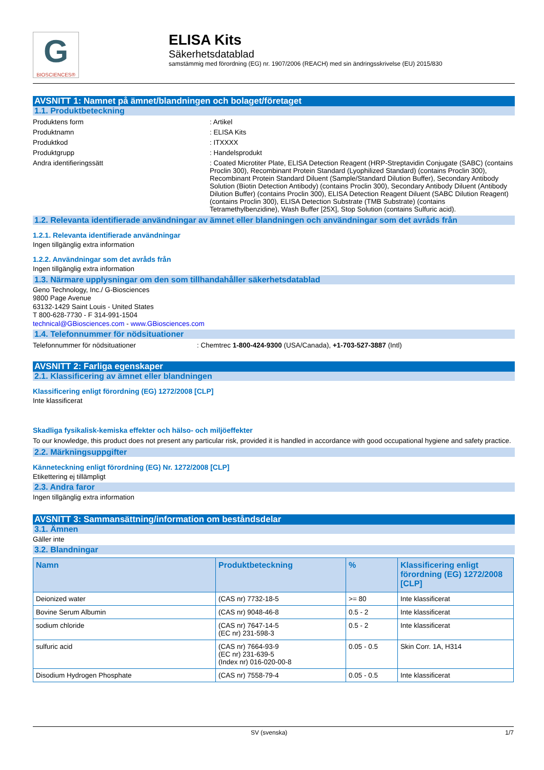G
BIOSCIENCES®
ELISA Kits
Säkerhetsdatablad
samstämmig med förordning (EG) nr. 1907/2006 (REACH) med sin ändringsskrivelse (EU) 2015/830
AVSNITT 1: Namnet på ämnet/blandningen och bolaget/företaget
1.1. Produktbeteckning
Produktens form : Artikel
Produktnamn : ELISA Kits
Produktkod : ITXXXX
Produktgrupp : Handelsprodukt
Andra identifieringssätt : Coated Microtiter Plate, ELISA Detection Reagent (HRP-Streptavidin Conjugate (SABC) (contains Proclin 300), Recombinant Protein Standard (Lyophilized Standard) (contains Proclin 300), Recombinant Protein Standard Diluent (Sample/Standard Dilution Buffer), Secondary Antibody Solution (Biotin Detection Antibody) (contains Proclin 300), Secondary Antibody Diluent (Antibody Dilution Buffer) (contains Proclin 300), ELISA Detection Reagent Diluent (SABC Dilution Reagent)(contains Proclin 300), ELISA Detection Substrate (TMB Substrate) (contains Tetramethylbenzidine), Wash Buffer [25X], Stop Solution (contains Sulfuric acid).
1.2. Relevanta identifierade användningar av ämnet eller blandningen och användningar som det avråds från
1.2.1. Relevanta identifierade användningar
Ingen tillgänglig extra information
1.2.2. Användningar som det avråds från
Ingen tillgänglig extra information
1.3. Närmare upplysningar om den som tillhandahåller säkerhetsdatablad
Geno Technology, Inc./ G-Biosciences
9800 Page Avenue
63132-1429 Saint Louis - United States
T 800-628-7730 - F 314-991-1504
technical@GBiosciences.com - www.GBiosciences.com
1.4. Telefonnummer för nödsituationer
Telefonnummer för nödsituationer : Chemtrec 1-800-424-9300 (USA/Canada), +1-703-527-3887 (Intl)
AVSNITT 2: Farliga egenskaper
2.1. Klassificering av ämnet eller blandningen
Klassificering enligt förordning (EG) 1272/2008 [CLP]
Inte klassificerat
Skadliga fysikalisk-kemiska effekter och hälso- och miljöeffekter
To our knowledge, this product does not present any particular risk, provided it is handled in accordance with good occupational hygiene and safety practice.
2.2. Märkningsuppgifter
Känneteckning enligt förordning (EG) Nr. 1272/2008 [CLP]
Etikettering ej tillämpligt
2.3. Andra faror
Ingen tillgänglig extra information
AVSNITT 3: Sammansättning/information om beståndsdelar
3.1. Ämnen
Gäller inte
3.2. Blandningar
| Namn | Produktbeteckning | % | Klassificering enligt förordning (EG) 1272/2008 [CLP] |
| --- | --- | --- | --- |
| Deionized water | (CAS nr) 7732-18-5 | >= 80 | Inte klassificerat |
| Bovine Serum Albumin | (CAS nr) 9048-46-8 | 0.5 - 2 | Inte klassificerat |
| sodium chloride | (CAS nr) 7647-14-5 (EC nr) 231-598-3 | 0.5 - 2 | Inte klassificerat |
| sulfuric acid | (CAS nr) 7664-93-9 (EC nr) 231-639-5 (Index nr) 016-020-00-8 | 0.05 - 0.5 | Skin Corr. 1A, H314 |
| Disodium Hydrogen Phosphate | (CAS nr) 7558-79-4 | 0.05 - 0.5 | Inte klassificerat |
SV (svenska) 1/7